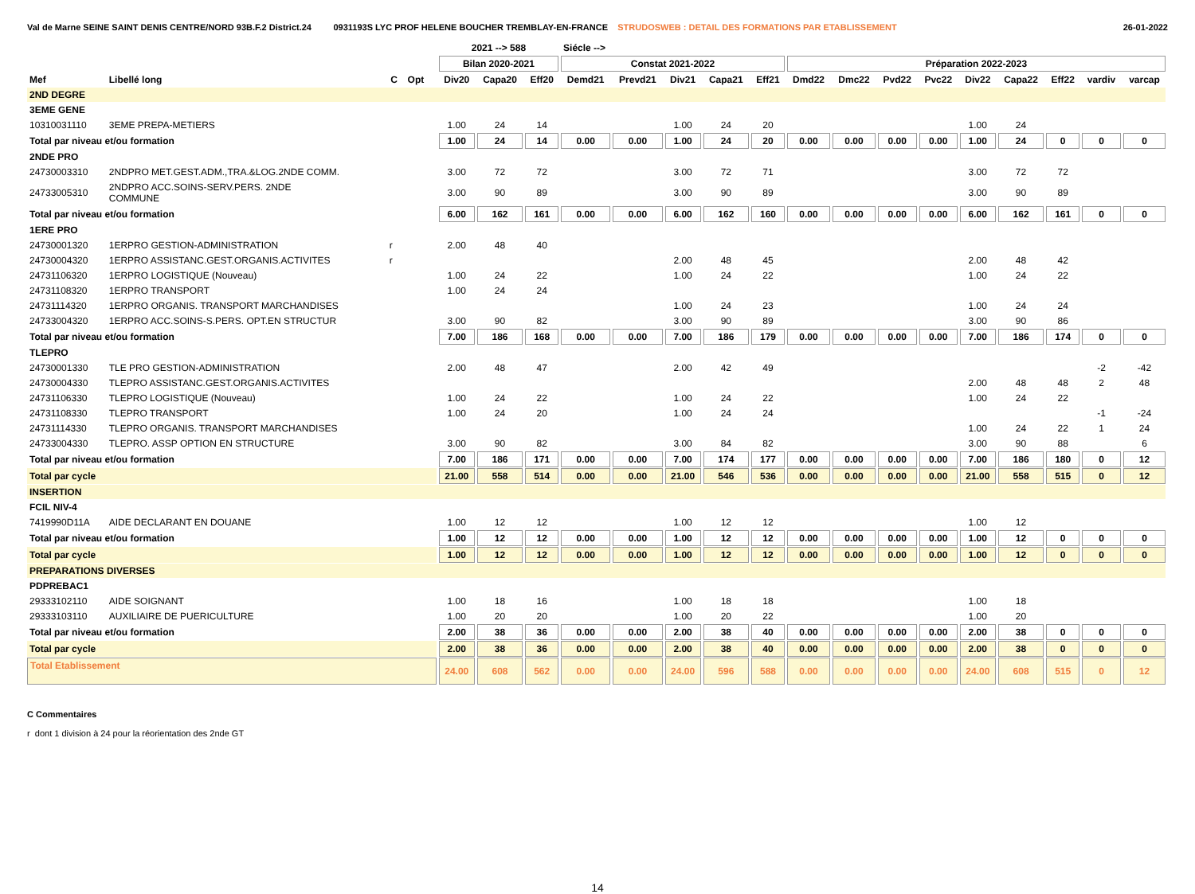Val de Marne SEINE SAINT DENIS CENTRE/NORD 93B.F.2 District.24 0931193S LYC PROF HELENE BOUCHER TREMBLAY-EN-FRANCE STRUDOSWEB : DETAIL DES FORMATIONS PAR ETABLISSEMENT 26-01-2022
| | | | | | 2021 --> 588 | | | Siécle --> | | | | | | | | | | | | | |
| --- | --- | --- | --- | --- | --- | --- | --- | --- | --- | --- | --- | --- | --- | --- | --- | --- | --- | --- | --- | --- | --- |
| | | | | | Bilan 2020-2021 | | | Constat 2021-2022 | | | | | Préparation 2022-2023 | | | | | | | | |
| Mef | Libellé long | C | Opt | | Div20 | Capa20 | Eff20 | Demd21 | Prevd21 | Div21 | Capa21 | Eff21 | Dmd22 | Dmc22 | Pvd22 | Pvc22 | Div22 | Capa22 | Eff22 | vardiv | varcap |
| 2ND DEGRE | | | | | | | | | | | | | | | | | | | | | |
| 3EME GENE | | | | | | | | | | | | | | | | | | | | | |
| 10310031110 | 3EME PREPA-METIERS | | | | 1.00 | 24 | 14 | | | 1.00 | 24 | 20 | | | | | 1.00 | 24 | | | |
| Total par niveau et/ou formation | | | | | 1.00 | 24 | 14 | 0.00 | 0.00 | 1.00 | 24 | 20 | 0.00 | 0.00 | 0.00 | 0.00 | 1.00 | 24 | 0 | 0 | 0 |
| 2NDE PRO | | | | | | | | | | | | | | | | | | | | | |
| 24730003310 | 2NDPRO MET.GEST.ADM.,TRA.&LOG.2NDE COMM. | | | | 3.00 | 72 | 72 | | | 3.00 | 72 | 71 | | | | | 3.00 | 72 | 72 | | |
| 24733005310 | 2NDPRO ACC.SOINS-SERV.PERS. 2NDE COMMUNE | | | | 3.00 | 90 | 89 | | | 3.00 | 90 | 89 | | | | | 3.00 | 90 | 89 | | |
| Total par niveau et/ou formation | | | | | 6.00 | 162 | 161 | 0.00 | 0.00 | 6.00 | 162 | 160 | 0.00 | 0.00 | 0.00 | 0.00 | 6.00 | 162 | 161 | 0 | 0 |
| 1ERE PRO | | | | | | | | | | | | | | | | | | | | | |
| 24730001320 | 1ERPRO GESTION-ADMINISTRATION | r | | | 2.00 | 48 | 40 | | | | | | | | | | | | | | |
| 24730004320 | 1ERPRO ASSISTANC.GEST.ORGANIS.ACTIVITES | r | | | | | | | | 2.00 | 48 | 45 | | | | | 2.00 | 48 | 42 | | |
| 24731106320 | 1ERPRO LOGISTIQUE (Nouveau) | | | | 1.00 | 24 | 22 | | | 1.00 | 24 | 22 | | | | | 1.00 | 24 | 22 | | |
| 24731108320 | 1ERPRO TRANSPORT | | | | 1.00 | 24 | 24 | | | | | | | | | | | | | | |
| 24731114320 | 1ERPRO ORGANIS. TRANSPORT MARCHANDISES | | | | | | | | | 1.00 | 24 | 23 | | | | | 1.00 | 24 | 24 | | |
| 24733004320 | 1ERPRO ACC.SOINS-S.PERS. OPT.EN STRUCTUR | | | | 3.00 | 90 | 82 | | | 3.00 | 90 | 89 | | | | | 3.00 | 90 | 86 | | |
| Total par niveau et/ou formation | | | | | 7.00 | 186 | 168 | 0.00 | 0.00 | 7.00 | 186 | 179 | 0.00 | 0.00 | 0.00 | 0.00 | 7.00 | 186 | 174 | 0 | 0 |
| TLEPRO | | | | | | | | | | | | | | | | | | | | | |
| 24730001330 | TLE PRO GESTION-ADMINISTRATION | | | | 2.00 | 48 | 47 | | | 2.00 | 42 | 49 | | | | | | | | -2 | -42 |
| 24730004330 | TLEPRO ASSISTANC.GEST.ORGANIS.ACTIVITES | | | | | | | | | | | | | | | | 2.00 | 48 | 48 | 2 | 48 |
| 24731106330 | TLEPRO LOGISTIQUE (Nouveau) | | | | 1.00 | 24 | 22 | | | 1.00 | 24 | 22 | | | | | 1.00 | 24 | 22 | | |
| 24731108330 | TLEPRO TRANSPORT | | | | 1.00 | 24 | 20 | | | 1.00 | 24 | 24 | | | | | | | | -1 | -24 |
| 24731114330 | TLEPRO ORGANIS. TRANSPORT MARCHANDISES | | | | | | | | | | | | | | | | 1.00 | 24 | 22 | 1 | 24 |
| 24733004330 | TLEPRO. ASSP OPTION EN STRUCTURE | | | | 3.00 | 90 | 82 | | | 3.00 | 84 | 82 | | | | | 3.00 | 90 | 88 | | 6 |
| Total par niveau et/ou formation | | | | | 7.00 | 186 | 171 | 0.00 | 0.00 | 7.00 | 174 | 177 | 0.00 | 0.00 | 0.00 | 0.00 | 7.00 | 186 | 180 | 0 | 12 |
| Total par cycle | | | | | 21.00 | 558 | 514 | 0.00 | 0.00 | 21.00 | 546 | 536 | 0.00 | 0.00 | 0.00 | 0.00 | 21.00 | 558 | 515 | 0 | 12 |
| INSERTION | | | | | | | | | | | | | | | | | | | | | |
| FCIL NIV-4 | | | | | | | | | | | | | | | | | | | | | |
| 7419990D11A | AIDE DECLARANT EN DOUANE | | | | 1.00 | 12 | 12 | | | 1.00 | 12 | 12 | | | | | 1.00 | 12 | | | |
| Total par niveau et/ou formation | | | | | 1.00 | 12 | 12 | 0.00 | 0.00 | 1.00 | 12 | 12 | 0.00 | 0.00 | 0.00 | 0.00 | 1.00 | 12 | 0 | 0 | 0 |
| Total par cycle | | | | | 1.00 | 12 | 12 | 0.00 | 0.00 | 1.00 | 12 | 12 | 0.00 | 0.00 | 0.00 | 0.00 | 1.00 | 12 | 0 | 0 | 0 |
| PREPARATIONS DIVERSES | | | | | | | | | | | | | | | | | | | | | |
| PDPREBAC1 | | | | | | | | | | | | | | | | | | | | | |
| 29333102110 | AIDE SOIGNANT | | | | 1.00 | 18 | 16 | | | 1.00 | 18 | 18 | | | | | 1.00 | 18 | | | |
| 29333103110 | AUXILIAIRE DE PUERICULTURE | | | | 1.00 | 20 | 20 | | | 1.00 | 20 | 22 | | | | | 1.00 | 20 | | | |
| Total par niveau et/ou formation | | | | | 2.00 | 38 | 36 | 0.00 | 0.00 | 2.00 | 38 | 40 | 0.00 | 0.00 | 0.00 | 0.00 | 2.00 | 38 | 0 | 0 | 0 |
| Total par cycle | | | | | 2.00 | 38 | 36 | 0.00 | 0.00 | 2.00 | 38 | 40 | 0.00 | 0.00 | 0.00 | 0.00 | 2.00 | 38 | 0 | 0 | 0 |
| Total Etablissement | | | | | 24.00 | 608 | 562 | 0.00 | 0.00 | 24.00 | 596 | 588 | 0.00 | 0.00 | 0.00 | 0.00 | 24.00 | 608 | 515 | 0 | 12 |
C Commentaires
r dont 1 division à 24 pour la réorientation des 2nde GT
14